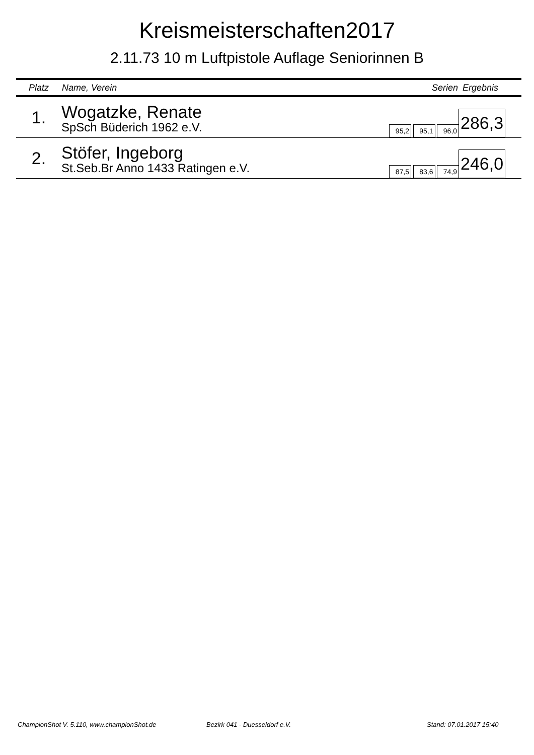Kreismeisterschaften2017
2.11.73 10 m Luftpistole Auflage Seniorinnen B
| Platz | Name, Verein | Serien | Ergebnis |
| --- | --- | --- | --- |
| 1. | Wogatzke, Renate SpSch Büderich 1962 e.V. | 95,2 95,1 96,0 | 286,3 |
| 2. | Stöfer, Ingeborg St.Seb.Br Anno 1433 Ratingen e.V. | 87,5 83,6 74,9 | 246,0 |
ChampionShot V. 5.110, www.championShot.de
Bezirk 041 - Duesseldorf e.V. Stand: 07.01.2017 15:40